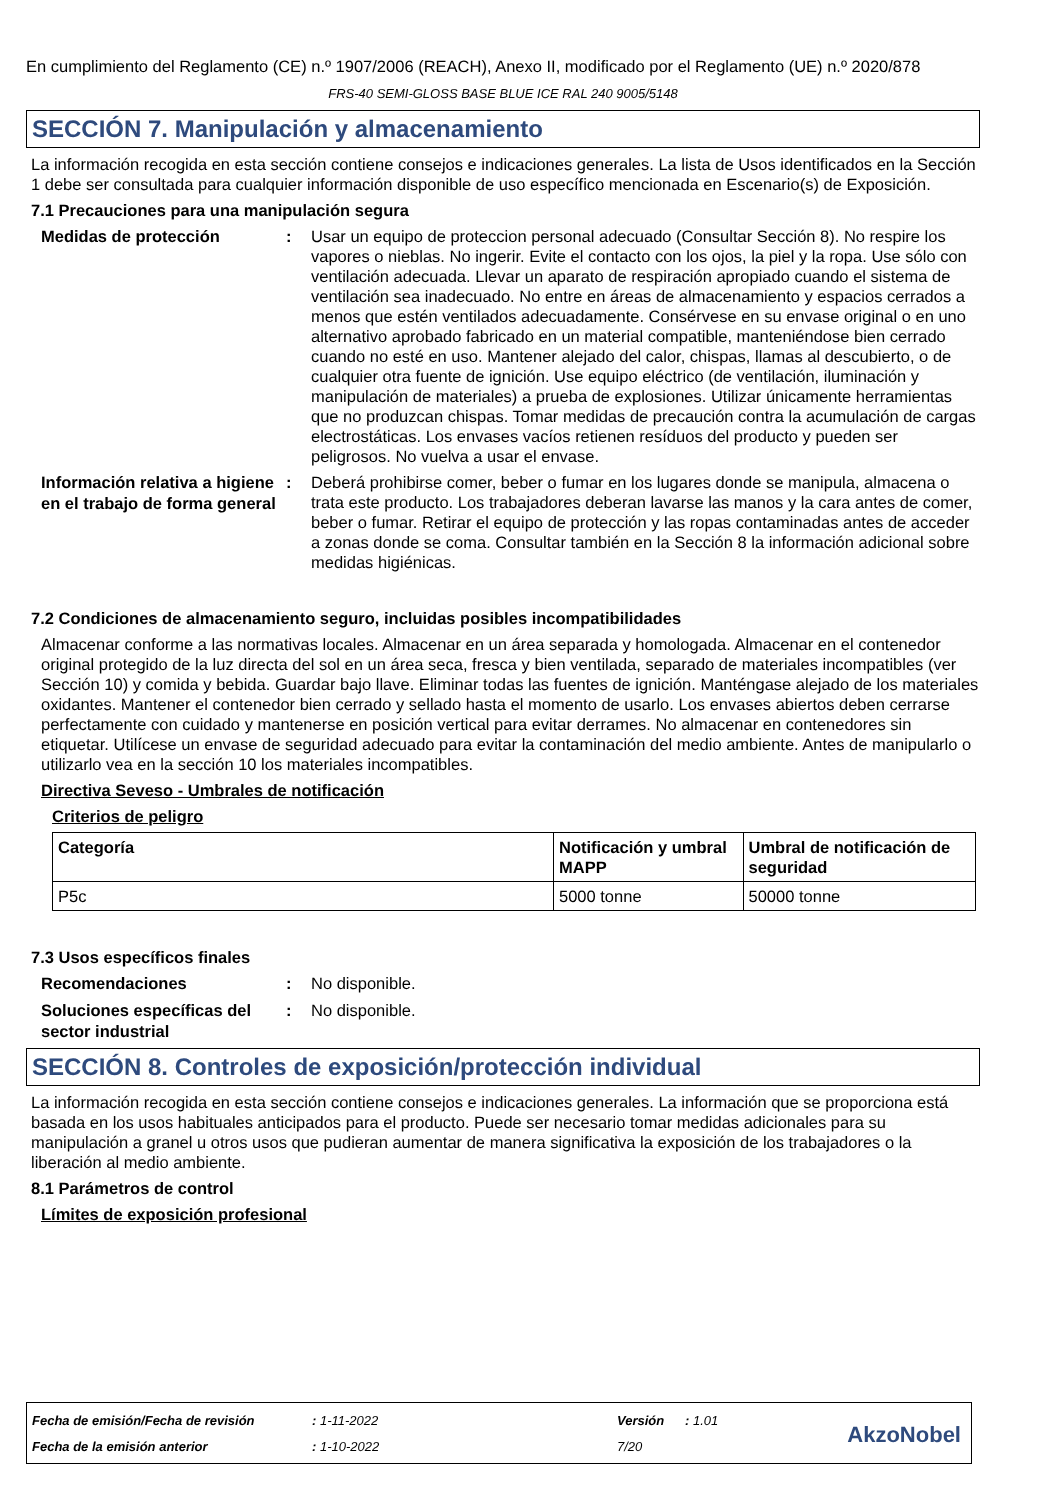En cumplimiento del Reglamento (CE) n.º 1907/2006 (REACH), Anexo II, modificado por el Reglamento (UE) n.º 2020/878
FRS-40 SEMI-GLOSS BASE BLUE ICE RAL 240 9005/5148
SECCIÓN 7. Manipulación y almacenamiento
La información recogida en esta sección contiene consejos e indicaciones generales. La lista de Usos identificados en la Sección 1 debe ser consultada para cualquier información disponible de uso específico mencionada en Escenario(s) de Exposición.
7.1 Precauciones para una manipulación segura
Medidas de protección
: Usar un equipo de proteccion personal adecuado (Consultar Sección 8). No respire los vapores o nieblas. No ingerir. Evite el contacto con los ojos, la piel y la ropa. Use sólo con ventilación adecuada. Llevar un aparato de respiración apropiado cuando el sistema de ventilación sea inadecuado. No entre en áreas de almacenamiento y espacios cerrados a menos que estén ventilados adecuadamente. Consérvese en su envase original o en uno alternativo aprobado fabricado en un material compatible, manteniéndose bien cerrado cuando no esté en uso. Mantener alejado del calor, chispas, llamas al descubierto, o de cualquier otra fuente de ignición. Use equipo eléctrico (de ventilación, iluminación y manipulación de materiales) a prueba de explosiones. Utilizar únicamente herramientas que no produzcan chispas. Tomar medidas de precaución contra la acumulación de cargas electrostáticas. Los envases vacíos retienen resíduos del producto y pueden ser peligrosos. No vuelva a usar el envase.
Información relativa a higiene en el trabajo de forma general
: Deberá prohibirse comer, beber o fumar en los lugares donde se manipula, almacena o trata este producto. Los trabajadores deberan lavarse las manos y la cara antes de comer, beber o fumar. Retirar el equipo de protección y las ropas contaminadas antes de acceder a zonas donde se coma. Consultar también en la Sección 8 la información adicional sobre medidas higiénicas.
7.2 Condiciones de almacenamiento seguro, incluidas posibles incompatibilidades
Almacenar conforme a las normativas locales. Almacenar en un área separada y homologada. Almacenar en el contenedor original protegido de la luz directa del sol en un área seca, fresca y bien ventilada, separado de materiales incompatibles (ver Sección 10) y comida y bebida. Guardar bajo llave. Eliminar todas las fuentes de ignición. Manténgase alejado de los materiales oxidantes. Mantener el contenedor bien cerrado y sellado hasta el momento de usarlo. Los envases abiertos deben cerrarse perfectamente con cuidado y mantenerse en posición vertical para evitar derrames. No almacenar en contenedores sin etiquetar. Utilícese un envase de seguridad adecuado para evitar la contaminación del medio ambiente. Antes de manipularlo o utilizarlo vea en la sección 10 los materiales incompatibles.
Directiva Seveso - Umbrales de notificación
Criterios de peligro
| Categoría | Notificación y umbral MAPP | Umbral de notificación de seguridad |
| --- | --- | --- |
| P5c | 5000 tonne | 50000 tonne |
7.3 Usos específicos finales
Recomendaciones
: No disponible.
Soluciones específicas del sector industrial
: No disponible.
SECCIÓN 8. Controles de exposición/protección individual
La información recogida en esta sección contiene consejos e indicaciones generales. La información que se proporciona está basada en los usos habituales anticipados para el producto. Puede ser necesario tomar medidas adicionales para su manipulación a granel u otros usos que pudieran aumentar de manera significativa la exposición de los trabajadores o la liberación al medio ambiente.
8.1 Parámetros de control
Límites de exposición profesional
Fecha de emisión/Fecha de revisión
: 1-11-2022 Versión : 1.01
Fecha de la emisión anterior : 1-10-2022 7/20 AkzoNobel